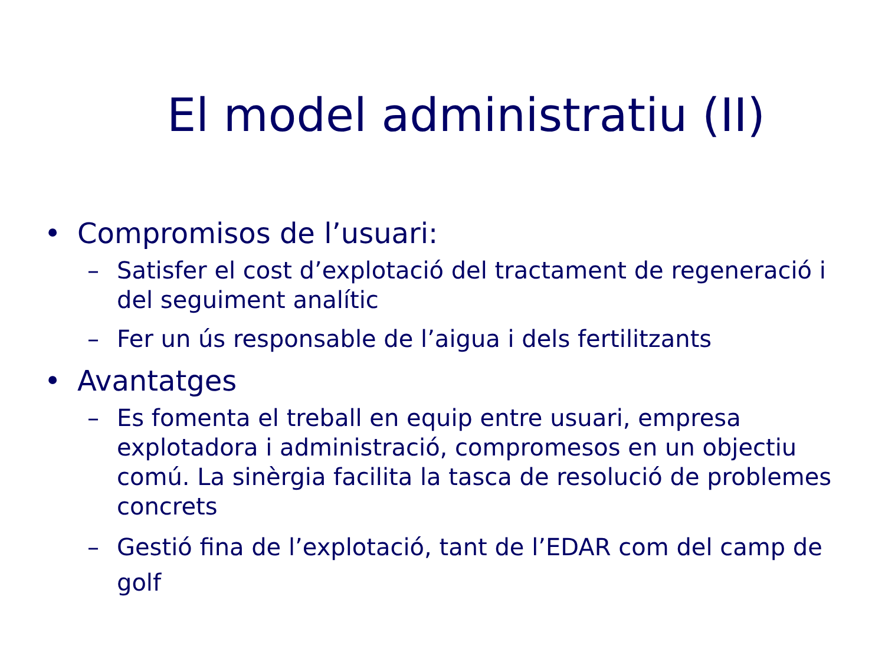El model administratiu (II)
• Compromisos de l’usuari:
– Satisfer el cost d’explotació del tractament de regeneració i del seguiment analític
– Fer un ús responsable de l’aigua i dels fertilitzants
• Avantatges
– Es fomenta el treball en equip entre usuari, empresa explotadora i administració, compromesos en un objectiu comú. La sinèrgia facilita la tasca de resolució de problemes concrets
– Gestió fina de l’explotació, tant de l’EDAR com del camp de golf